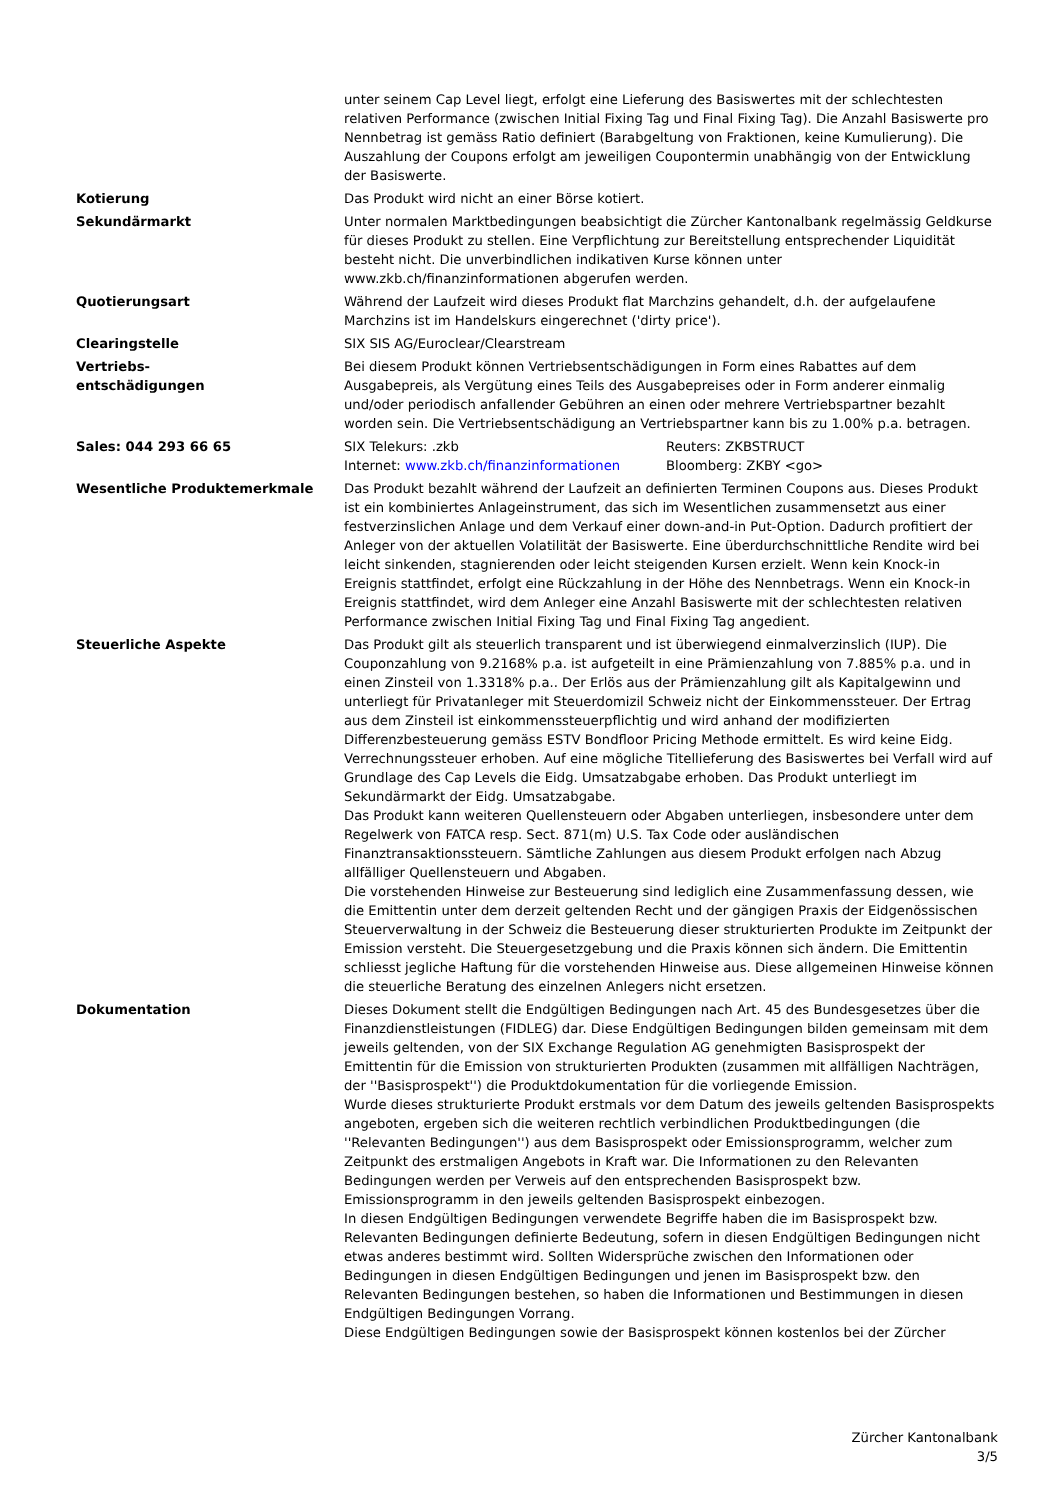unter seinem Cap Level liegt, erfolgt eine Lieferung des Basiswertes mit der schlechtesten relativen Performance (zwischen Initial Fixing Tag und Final Fixing Tag). Die Anzahl Basiswerte pro Nennbetrag ist gemäss Ratio definiert (Barabgeltung von Fraktionen, keine Kumulierung). Die Auszahlung der Coupons erfolgt am jeweiligen Coupontermin unabhängig von der Entwicklung der Basiswerte.
Kotierung Das Produkt wird nicht an einer Börse kotiert.
Sekundärmarkt Unter normalen Marktbedingungen beabsichtigt die Zürcher Kantonalbank regelmässig Geldkurse für dieses Produkt zu stellen. Eine Verpflichtung zur Bereitstellung entsprechender Liquidität besteht nicht. Die unverbindlichen indikativen Kurse können unter www.zkb.ch/finanzinformationen abgerufen werden.
Quotierungsart Während der Laufzeit wird dieses Produkt flat Marchzins gehandelt, d.h. der aufgelaufene Marchzins ist im Handelskurs eingerechnet ('dirty price').
Clearingstelle SIX SIS AG/Euroclear/Clearstream
Vertriebs-
entschädigungen
Bei diesem Produkt können Vertriebsentschädigungen in Form eines Rabattes auf dem Ausgabepreis, als Vergütung eines Teils des Ausgabepreises oder in Form anderer einmalig und/oder periodisch anfallender Gebühren an einen oder mehrere Vertriebspartner bezahlt worden sein. Die Vertriebsentschädigung an Vertriebspartner kann bis zu 1.00% p.a. betragen.
Sales: 044 293 66 65 SIX Telekurs: .zkb Reuters: ZKBSTRUCT
Internet: www.zkb.ch/finanzinformationen Bloomberg: ZKBY <go>
Wesentliche Produktemerkmale Das Produkt bezahlt während der Laufzeit an definierten Terminen Coupons aus. Dieses Produkt ist ein kombiniertes Anlageinstrument, das sich im Wesentlichen zusammensetzt aus einer festverzinslichen Anlage und dem Verkauf einer down-and-in Put-Option. Dadurch profitiert der Anleger von der aktuellen Volatilität der Basiswerte. Eine überdurchschnittliche Rendite wird bei leicht sinkenden, stagnierenden oder leicht steigenden Kursen erzielt. Wenn kein Knock-in Ereignis stattfindet, erfolgt eine Rückzahlung in der Höhe des Nennbetrags. Wenn ein Knock-in Ereignis stattfindet, wird dem Anleger eine Anzahl Basiswerte mit der schlechtesten relativen Performance zwischen Initial Fixing Tag und Final Fixing Tag angedient.
Steuerliche Aspekte Das Produkt gilt als steuerlich transparent und ist überwiegend einmalverzinslich (IUP). Die Couponzahlung von 9.2168% p.a. ist aufgeteilt in eine Prämienzahlung von 7.885% p.a. und in einen Zinsteil von 1.3318% p.a.. Der Erlös aus der Prämienzahlung gilt als Kapitalgewinn und unterliegt für Privatanleger mit Steuerdomizil Schweiz nicht der Einkommenssteuer. Der Ertrag aus dem Zinsteil ist einkommenssteuerpflichtig und wird anhand der modifizierten Differenzbesteuerung gemäss ESTV Bondfloor Pricing Methode ermittelt. Es wird keine Eidg. Verrechnungssteuer erhoben. Auf eine mögliche Titellieferung des Basiswertes bei Verfall wird auf Grundlage des Cap Levels die Eidg. Umsatzabgabe erhoben. Das Produkt unterliegt im Sekundärmarkt der Eidg. Umsatzabgabe.
Das Produkt kann weiteren Quellensteuern oder Abgaben unterliegen, insbesondere unter dem Regelwerk von FATCA resp. Sect. 871(m) U.S. Tax Code oder ausländischen Finanztransaktionssteuern. Sämtliche Zahlungen aus diesem Produkt erfolgen nach Abzug allfälliger Quellensteuern und Abgaben.
Die vorstehenden Hinweise zur Besteuerung sind lediglich eine Zusammenfassung dessen, wie die Emittentin unter dem derzeit geltenden Recht und der gängigen Praxis der Eidgenössischen Steuerverwaltung in der Schweiz die Besteuerung dieser strukturierten Produkte im Zeitpunkt der Emission versteht. Die Steuergesetzgebung und die Praxis können sich ändern. Die Emittentin schliesst jegliche Haftung für die vorstehenden Hinweise aus. Diese allgemeinen Hinweise können die steuerliche Beratung des einzelnen Anlegers nicht ersetzen.
Dokumentation Dieses Dokument stellt die Endgültigen Bedingungen nach Art. 45 des Bundesgesetzes über die Finanzdienstleistungen (FIDLEG) dar. Diese Endgültigen Bedingungen bilden gemeinsam mit dem jeweils geltenden, von der SIX Exchange Regulation AG genehmigten Basisprospekt der Emittentin für die Emission von strukturierten Produkten (zusammen mit allfälligen Nachträgen, der ''Basisprospekt'') die Produktdokumentation für die vorliegende Emission.
Wurde dieses strukturierte Produkt erstmals vor dem Datum des jeweils geltenden Basisprospekts angeboten, ergeben sich die weiteren rechtlich verbindlichen Produktbedingungen (die ''Relevanten Bedingungen'') aus dem Basisprospekt oder Emissionsprogramm, welcher zum Zeitpunkt des erstmaligen Angebots in Kraft war. Die Informationen zu den Relevanten Bedingungen werden per Verweis auf den entsprechenden Basisprospekt bzw. Emissionsprogramm in den jeweils geltenden Basisprospekt einbezogen.
In diesen Endgültigen Bedingungen verwendete Begriffe haben die im Basisprospekt bzw. Relevanten Bedingungen definierte Bedeutung, sofern in diesen Endgültigen Bedingungen nicht etwas anderes bestimmt wird. Sollten Widersprüche zwischen den Informationen oder Bedingungen in diesen Endgültigen Bedingungen und jenen im Basisprospekt bzw. den Relevanten Bedingungen bestehen, so haben die Informationen und Bestimmungen in diesen Endgültigen Bedingungen Vorrang.
Diese Endgültigen Bedingungen sowie der Basisprospekt können kostenlos bei der Zürcher
Zürcher Kantonalbank
3/5